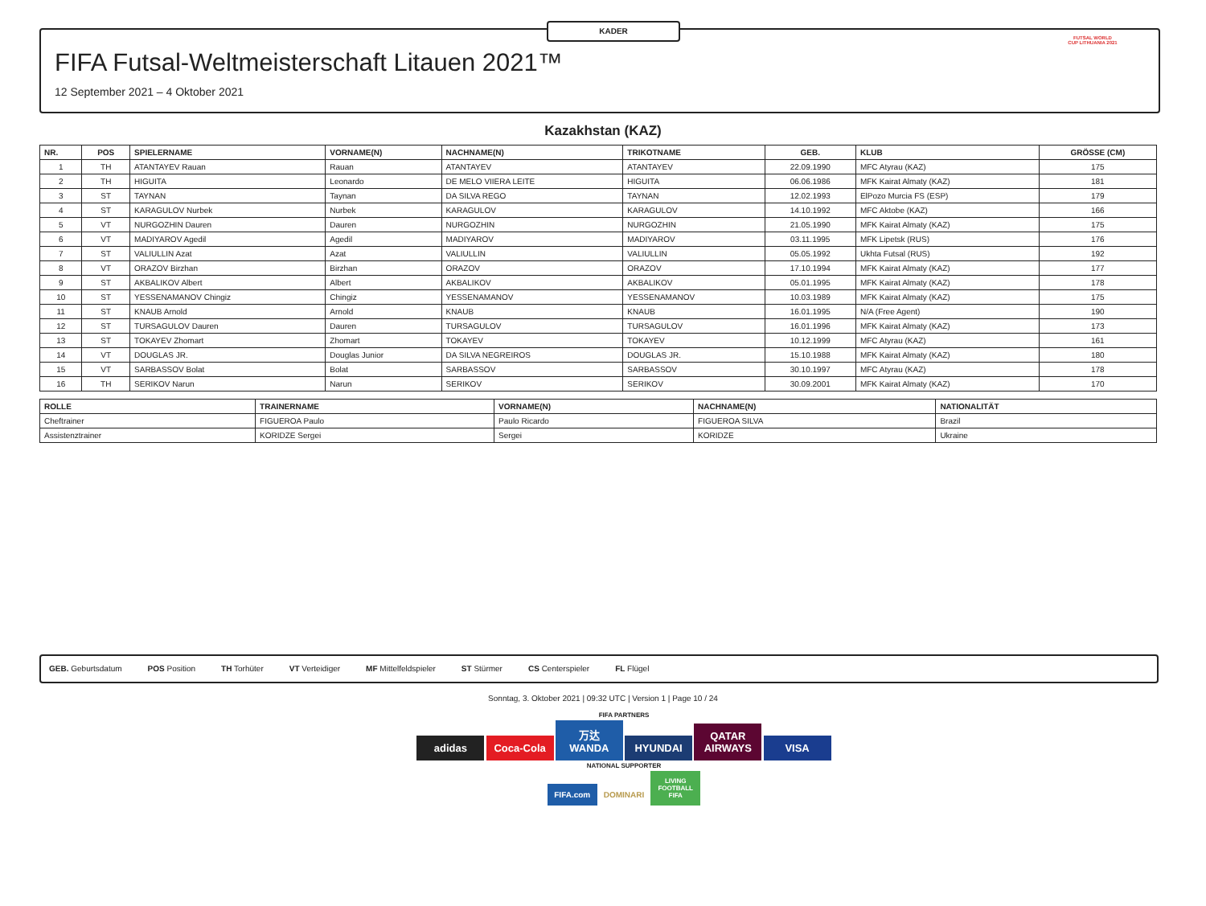KADER
FIFA Futsal-Weltmeisterschaft Litauen 2021™
12 September 2021 – 4 Oktober 2021
FUTSAL WORLD CUP LITHUANIA 2021
Kazakhstan (KAZ)
| NR. | POS | SPIELERNAME | VORNAME(N) | NACHNAME(N) | TRIKOTNAME | GEB. | KLUB | GRÖSSE (CM) |
| --- | --- | --- | --- | --- | --- | --- | --- | --- |
| 1 | TH | ATANTAYEV Rauan | Rauan | ATANTAYEV | ATANTAYEV | 22.09.1990 | MFC Atyrau (KAZ) | 175 |
| 2 | TH | HIGUITA | Leonardo | DE MELO VIIERA LEITE | HIGUITA | 06.06.1986 | MFK Kairat Almaty (KAZ) | 181 |
| 3 | ST | TAYNAN | Taynan | DA SILVA REGO | TAYNAN | 12.02.1993 | ElPozo Murcia FS (ESP) | 179 |
| 4 | ST | KARAGULOV Nurbek | Nurbek | KARAGULOV | KARAGULOV | 14.10.1992 | MFC Aktobe (KAZ) | 166 |
| 5 | VT | NURGOZHIN Dauren | Dauren | NURGOZHIN | NURGOZHIN | 21.05.1990 | MFK Kairat Almaty (KAZ) | 175 |
| 6 | VT | MADIYAROV Agedil | Agedil | MADIYAROV | MADIYAROV | 03.11.1995 | MFK Lipetsk (RUS) | 176 |
| 7 | ST | VALIULLIN Azat | Azat | VALIULLIN | VALIULLIN | 05.05.1992 | Ukhta Futsal (RUS) | 192 |
| 8 | VT | ORAZOV Birzhan | Birzhan | ORAZOV | ORAZOV | 17.10.1994 | MFK Kairat Almaty (KAZ) | 177 |
| 9 | ST | AKBALIKOV Albert | Albert | AKBALIKOV | AKBALIKOV | 05.01.1995 | MFK Kairat Almaty (KAZ) | 178 |
| 10 | ST | YESSENAMANOV Chingiz | Chingiz | YESSENAMANOV | YESSENAMANOV | 10.03.1989 | MFK Kairat Almaty (KAZ) | 175 |
| 11 | ST | KNAUB Arnold | Arnold | KNAUB | KNAUB | 16.01.1995 | N/A (Free Agent) | 190 |
| 12 | ST | TURSAGULOV Dauren | Dauren | TURSAGULOV | TURSAGULOV | 16.01.1996 | MFK Kairat Almaty (KAZ) | 173 |
| 13 | ST | TOKAYEV Zhomart | Zhomart | TOKAYEV | TOKAYEV | 10.12.1999 | MFC Atyrau (KAZ) | 161 |
| 14 | VT | DOUGLAS JR. | Douglas Junior | DA SILVA NEGREIROS | DOUGLAS JR. | 15.10.1988 | MFK Kairat Almaty (KAZ) | 180 |
| 15 | VT | SARBASSOV Bolat | Bolat | SARBASSOV | SARBASSOV | 30.10.1997 | MFC Atyrau (KAZ) | 178 |
| 16 | TH | SERIKOV Narun | Narun | SERIKOV | SERIKOV | 30.09.2001 | MFK Kairat Almaty (KAZ) | 170 |
| ROLLE | TRAINERNAME | VORNAME(N) | NACHNAME(N) | NATIONALITÄT |
| --- | --- | --- | --- | --- |
| Cheftrainer | FIGUEROA Paulo | Paulo Ricardo | FIGUEROA SILVA | Brazil |
| Assistenztrainer | KORIDZE Sergei | Sergei | KORIDZE | Ukraine |
GEB. Geburtsdatum POS Position TH Torhüter VT Verteidiger MF Mittelfeldspieler ST Stürmer CS Centerspieler FL Flügel
Sonntag, 3. Oktober 2021 | 09:32 UTC | Version 1 | Page 10 / 24
FIFA PARTNERS
adidas Coca-Cola 万达 WANDA HYUNDAI QATAR AIRWAYS VISA
NATIONAL SUPPORTER
FIFA.com DOMINARI LIVING FOOTBALL FIFA